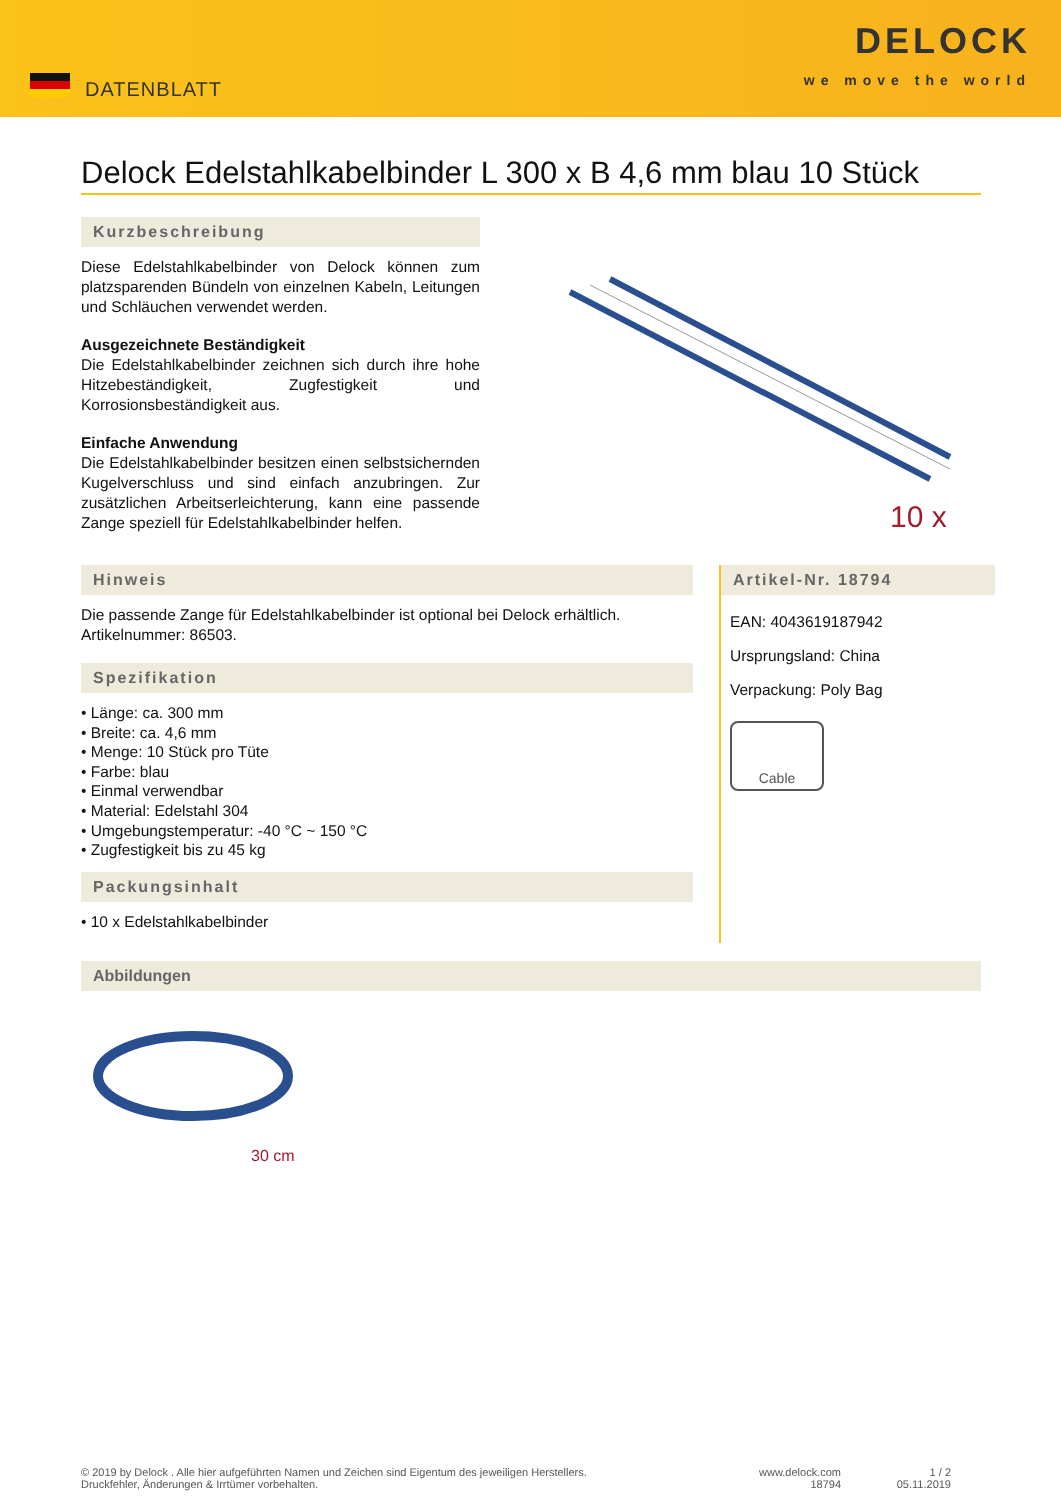DATENBLATT
DELOCK
we move the world
Delock Edelstahlkabelbinder L 300 x B 4,6 mm blau 10 Stück
Kurzbeschreibung
Diese Edelstahlkabelbinder von Delock können zum platzsparenden Bündeln von einzelnen Kabeln, Leitungen und Schläuchen verwendet werden.
Ausgezeichnete Beständigkeit
Die Edelstahlkabelbinder zeichnen sich durch ihre hohe Hitzebeständigkeit, Zugfestigkeit und Korrosionsbeständigkeit aus.
Einfache Anwendung
Die Edelstahlkabelbinder besitzen einen selbstsichernden Kugelverschluss und sind einfach anzubringen. Zur zusätzlichen Arbeitserleichterung, kann eine passende Zange speziell für Edelstahlkabelbinder helfen.
10 x
Hinweis
Die passende Zange für Edelstahlkabelbinder ist optional bei Delock erhältlich.
Artikelnummer: 86503.
Spezifikation
• Länge: ca. 300 mm
• Breite: ca. 4,6 mm
• Menge: 10 Stück pro Tüte
• Farbe: blau
• Einmal verwendbar
• Material: Edelstahl 304
• Umgebungstemperatur: -40 °C ~ 150 °C
• Zugfestigkeit bis zu 45 kg
Packungsinhalt
• 10 x Edelstahlkabelbinder
Artikel-Nr. 18794
EAN: 4043619187942
Ursprungsland: China
Verpackung: Poly Bag
Cable
Abbildungen
30 cm
© 2019 by Delock . Alle hier aufgeführten Namen und Zeichen sind Eigentum des jeweiligen Herstellers.
Druckfehler, Änderungen & Irrtümer vorbehalten.
www.delock.com
18794
1 / 2
05.11.2019